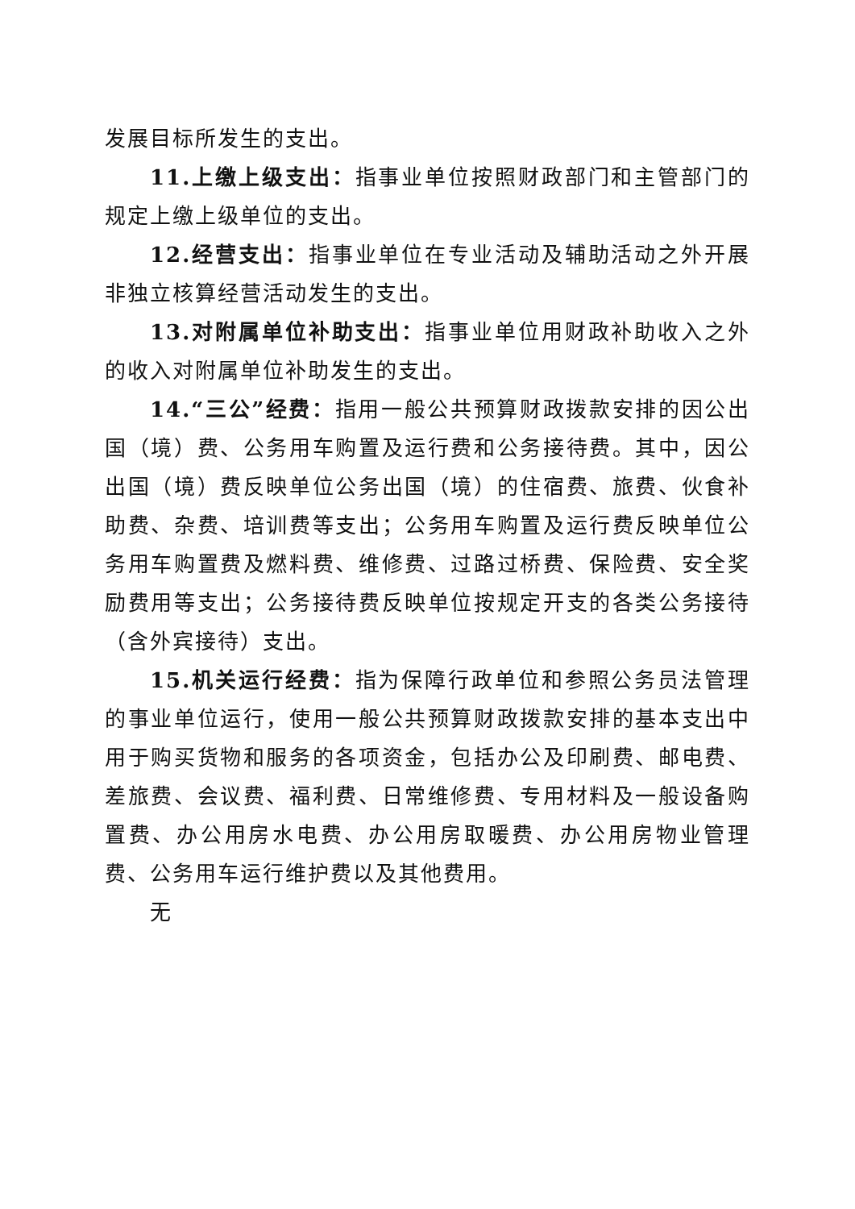发展目标所发生的支出。
11.上缴上级支出：指事业单位按照财政部门和主管部门的规定上缴上级单位的支出。
12.经营支出：指事业单位在专业活动及辅助活动之外开展非独立核算经营活动发生的支出。
13.对附属单位补助支出：指事业单位用财政补助收入之外的收入对附属单位补助发生的支出。
14.“三公”经费：指用一般公共预算财政拨款安排的因公出国（境）费、公务用车购置及运行费和公务接待费。其中，因公出国（境）费反映单位公务出国（境）的住宿费、旅费、伙食补助费、杂费、培训费等支出；公务用车购置及运行费反映单位公务用车购置费及燃料费、维修费、过路过桥费、保险费、安全奖励费用等支出；公务接待费反映单位按规定开支的各类公务接待（含外宾接待）支出。
15.机关运行经费：指为保障行政单位和参照公务员法管理的事业单位运行，使用一般公共预算财政拨款安排的基本支出中用于购买货物和服务的各项资金，包括办公及印刷费、邮电费、差旅费、会议费、福利费、日常维修费、专用材料及一般设备购置费、办公用房水电费、办公用房取暖费、办公用房物业管理费、公务用车运行维护费以及其他费用。
无